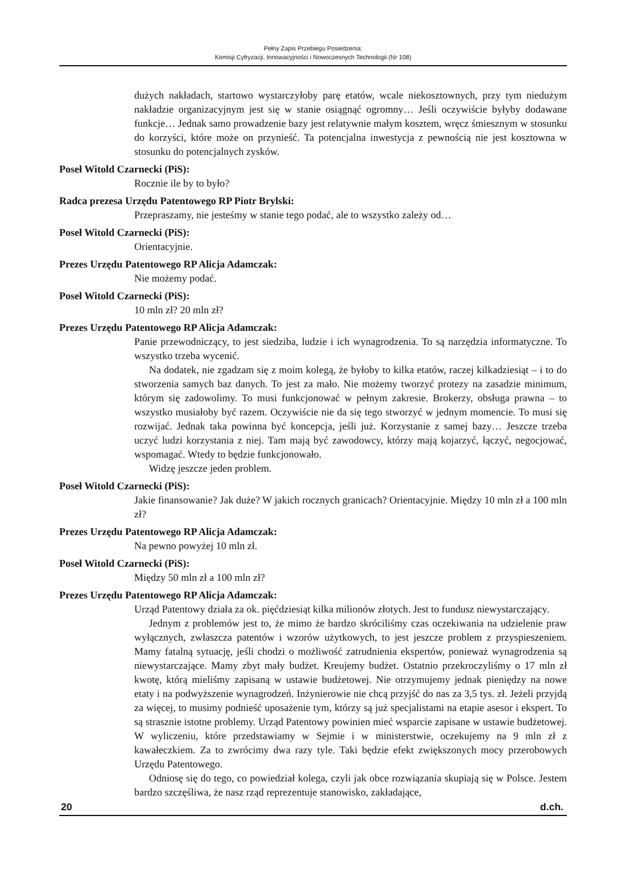Pełny Zapis Przebiegu Posiedzenia:
Komisji Cyfryzacji, Innowacyjności i Nowoczesnych Technologii (Nr 108)
dużych nakładach, startowo wystarczyłoby parę etatów, wcale niekosztownych, przy tym niedużym nakładzie organizacyjnym jest się w stanie osiągnąć ogromny… Jeśli oczywiście byłyby dodawane funkcje… Jednak samo prowadzenie bazy jest relatywnie małym kosztem, wręcz śmiesznym w stosunku do korzyści, które może on przynieść. Ta potencjalna inwestycja z pewnością nie jest kosztowna w stosunku do potencjalnych zysków.
Poseł Witold Czarnecki (PiS):
Rocznie ile by to było?
Radca prezesa Urzędu Patentowego RP Piotr Brylski:
Przepraszamy, nie jesteśmy w stanie tego podać, ale to wszystko zależy od…
Poseł Witold Czarnecki (PiS):
Orientacyjnie.
Prezes Urzędu Patentowego RP Alicja Adamczak:
Nie możemy podać.
Poseł Witold Czarnecki (PiS):
10 mln zł? 20 mln zł?
Prezes Urzędu Patentowego RP Alicja Adamczak:
Panie przewodniczący, to jest siedziba, ludzie i ich wynagrodzenia. To są narzędzia informatyczne. To wszystko trzeba wycenić.
Na dodatek, nie zgadzam się z moim kolegą, że byłoby to kilka etatów, raczej kilkadziesiąt – i to do stworzenia samych baz danych. To jest za mało. Nie możemy tworzyć protezy na zasadzie minimum, którym się zadowolimy. To musi funkcjonować w pełnym zakresie. Brokerzy, obsługa prawna – to wszystko musiałoby być razem. Oczywiście nie da się tego stworzyć w jednym momencie. To musi się rozwijać. Jednak taka powinna być koncepcja, jeśli już. Korzystanie z samej bazy… Jeszcze trzeba uczyć ludzi korzystania z niej. Tam mają być zawodowcy, którzy mają kojarzyć, łączyć, negocjować, wspomagać. Wtedy to będzie funkcjonowało.
Widzę jeszcze jeden problem.
Poseł Witold Czarnecki (PiS):
Jakie finansowanie? Jak duże? W jakich rocznych granicach? Orientacyjnie. Między 10 mln zł a 100 mln zł?
Prezes Urzędu Patentowego RP Alicja Adamczak:
Na pewno powyżej 10 mln zł.
Poseł Witold Czarnecki (PiS):
Między 50 mln zł a 100 mln zł?
Prezes Urzędu Patentowego RP Alicja Adamczak:
Urząd Patentowy działa za ok. pięćdziesiąt kilka milionów złotych. Jest to fundusz niewystarczający.
Jednym z problemów jest to, że mimo że bardzo skróciliśmy czas oczekiwania na udzielenie praw wyłącznych, zwłaszcza patentów i wzorów użytkowych, to jest jeszcze problem z przyspieszeniem. Mamy fatalną sytuację, jeśli chodzi o możliwość zatrudnienia ekspertów, ponieważ wynagrodzenia są niewystarczające. Mamy zbyt mały budżet. Kreujemy budżet. Ostatnio przekroczyliśmy o 17 mln zł kwotę, którą mieliśmy zapisaną w ustawie budżetowej. Nie otrzymujemy jednak pieniędzy na nowe etaty i na podwyższenie wynagrodzeń. Inżynierowie nie chcą przyjść do nas za 3,5 tys. zł. Jeżeli przyjdą za więcej, to musimy podnieść uposażenie tym, którzy są już specjalistami na etapie asesor i ekspert. To są strasznie istotne problemy. Urząd Patentowy powinien mieć wsparcie zapisane w ustawie budżetowej. W wyliczeniu, które przedstawiamy w Sejmie i w ministerstwie, oczekujemy na 9 mln zł z kawałeczkiem. Za to zwrócimy dwa razy tyle. Taki będzie efekt zwiększonych mocy przerobowych Urzędu Patentowego.
Odniosę się do tego, co powiedział kolega, czyli jak obce rozwiązania skupiają się w Polsce. Jestem bardzo szczęśliwa, że nasz rząd reprezentuje stanowisko, zakładające,
20 d.ch.